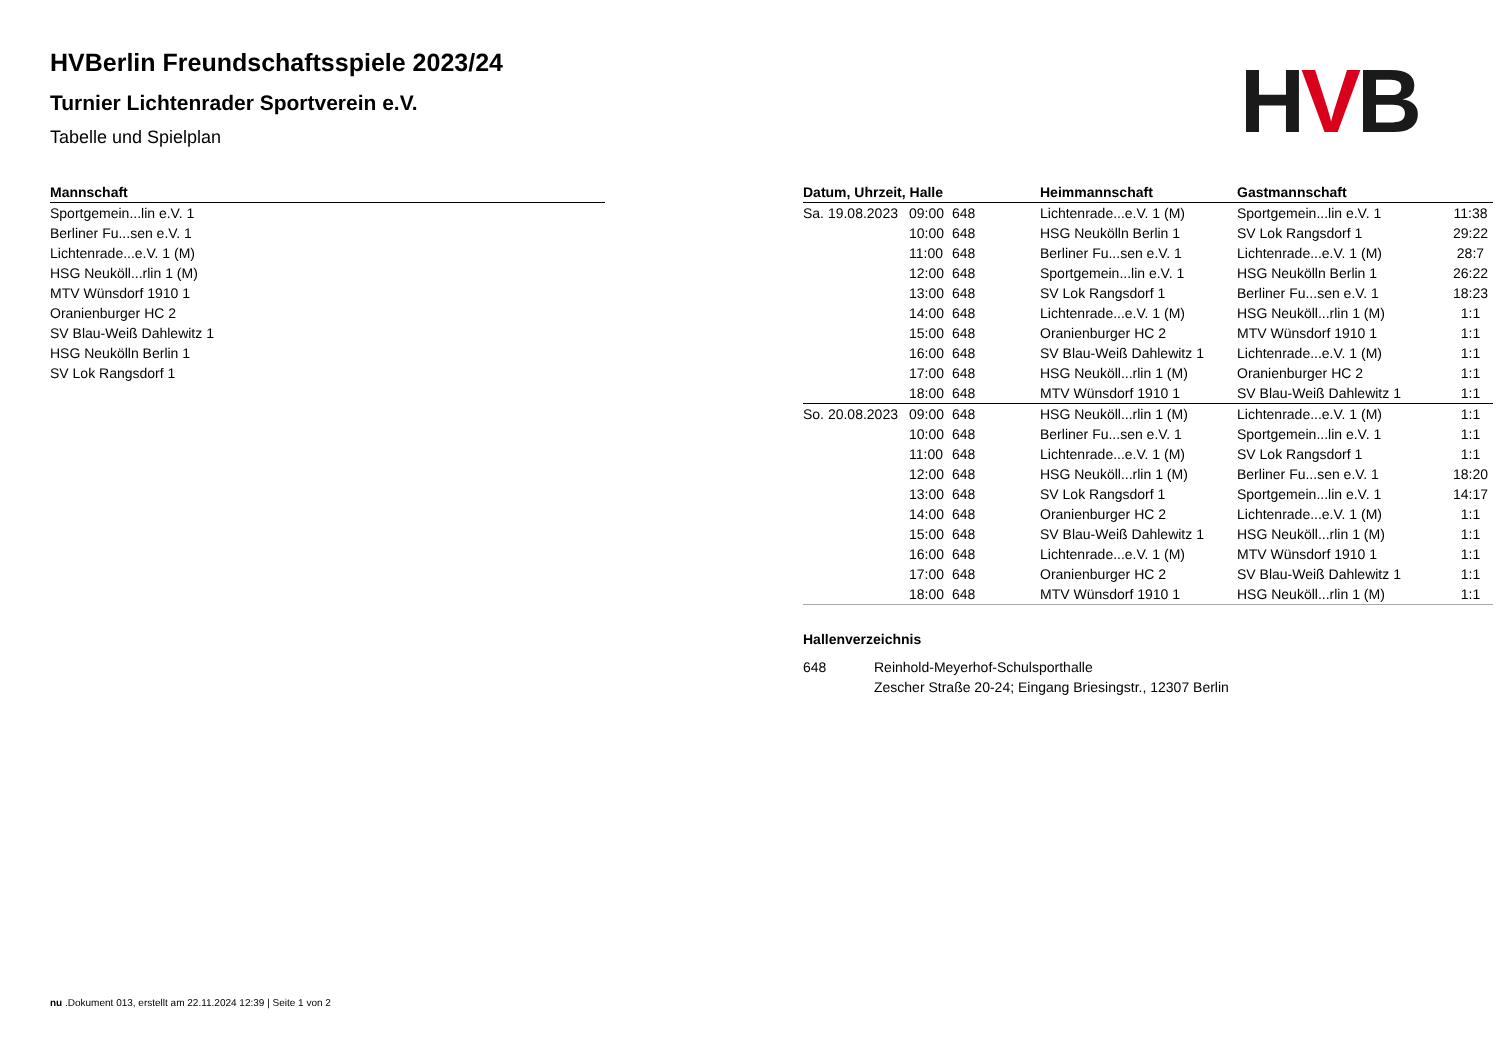HVB
HVBerlin Freundschaftsspiele 2023/24
Turnier Lichtenrader Sportverein e.V.
Tabelle und Spielplan
| Mannschaft |
| --- |
| Sportgemein...lin e.V. 1 |
| Berliner Fu...sen e.V. 1 |
| Lichtenrade...e.V. 1 (M) |
| HSG Neuköll...rlin 1 (M) |
| MTV Wünsdorf 1910 1 |
| Oranienburger HC 2 |
| SV Blau-Weiß Dahlewitz 1 |
| HSG Neukölln Berlin 1 |
| SV Lok Rangsdorf 1 |
| Datum, Uhrzeit, Halle | | | Heimmannschaft | Gastmannschaft | |
| --- | --- | --- | --- | --- | --- |
| Sa. 19.08.2023 | 09:00 | 648 | Lichtenrade...e.V. 1 (M) | Sportgemein...lin e.V. 1 | 11:38 |
| | 10:00 | 648 | HSG Neukölln Berlin 1 | SV Lok Rangsdorf 1 | 29:22 |
| | 11:00 | 648 | Berliner Fu...sen e.V. 1 | Lichtenrade...e.V. 1 (M) | 28:7 |
| | 12:00 | 648 | Sportgemein...lin e.V. 1 | HSG Neukölln Berlin 1 | 26:22 |
| | 13:00 | 648 | SV Lok Rangsdorf 1 | Berliner Fu...sen e.V. 1 | 18:23 |
| | 14:00 | 648 | Lichtenrade...e.V. 1 (M) | HSG Neuköll...rlin 1 (M) | 1:1 |
| | 15:00 | 648 | Oranienburger HC 2 | MTV Wünsdorf 1910 1 | 1:1 |
| | 16:00 | 648 | SV Blau-Weiß Dahlewitz 1 | Lichtenrade...e.V. 1 (M) | 1:1 |
| | 17:00 | 648 | HSG Neuköll...rlin 1 (M) | Oranienburger HC 2 | 1:1 |
| | 18:00 | 648 | MTV Wünsdorf 1910 1 | SV Blau-Weiß Dahlewitz 1 | 1:1 |
| So. 20.08.2023 | 09:00 | 648 | HSG Neuköll...rlin 1 (M) | Lichtenrade...e.V. 1 (M) | 1:1 |
| | 10:00 | 648 | Berliner Fu...sen e.V. 1 | Sportgemein...lin e.V. 1 | 1:1 |
| | 11:00 | 648 | Lichtenrade...e.V. 1 (M) | SV Lok Rangsdorf 1 | 1:1 |
| | 12:00 | 648 | HSG Neuköll...rlin 1 (M) | Berliner Fu...sen e.V. 1 | 18:20 |
| | 13:00 | 648 | SV Lok Rangsdorf 1 | Sportgemein...lin e.V. 1 | 14:17 |
| | 14:00 | 648 | Oranienburger HC 2 | Lichtenrade...e.V. 1 (M) | 1:1 |
| | 15:00 | 648 | SV Blau-Weiß Dahlewitz 1 | HSG Neuköll...rlin 1 (M) | 1:1 |
| | 16:00 | 648 | Lichtenrade...e.V. 1 (M) | MTV Wünsdorf 1910 1 | 1:1 |
| | 17:00 | 648 | Oranienburger HC 2 | SV Blau-Weiß Dahlewitz 1 | 1:1 |
| | 18:00 | 648 | MTV Wünsdorf 1910 1 | HSG Neuköll...rlin 1 (M) | 1:1 |
Hallenverzeichnis
648 Reinhold-Meyerhof-Schulsporthalle
Zescher Straße 20-24; Eingang Briesingstr., 12307 Berlin
nu .Dokument 013, erstellt am 22.11.2024 12:39 | Seite 1 von 2